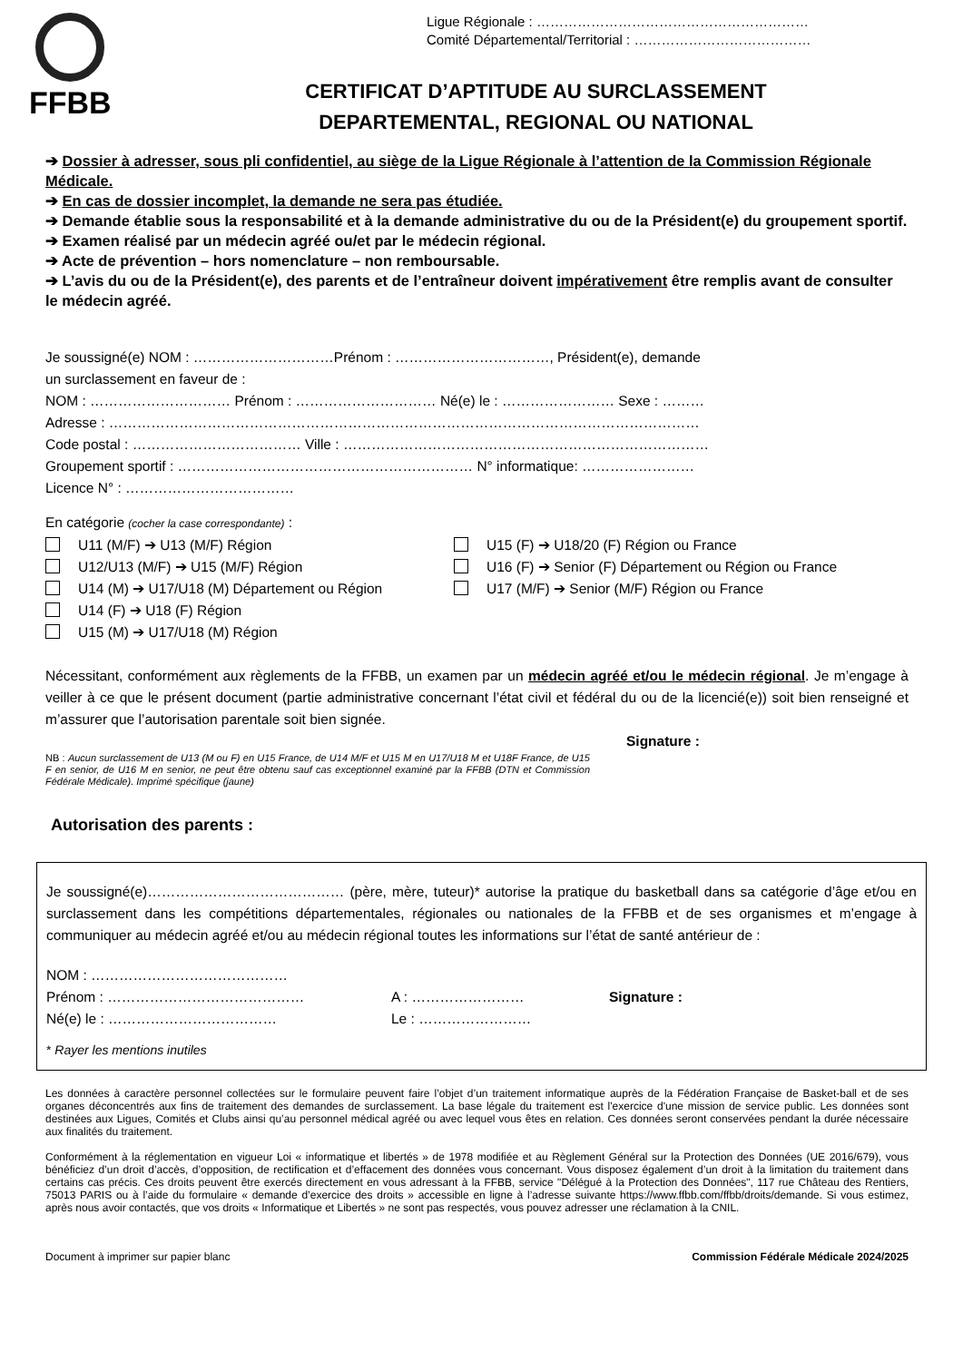FFBB
Ligue Régionale : ……………………………………………………
Comité Départemental/Territorial : …………………………………
CERTIFICAT D’APTITUDE AU SURCLASSEMENT
DEPARTEMENTAL, REGIONAL OU NATIONAL
➔ Dossier à adresser, sous pli confidentiel, au siège de la Ligue Régionale à l’attention de la Commission Régionale Médicale.
➔ En cas de dossier incomplet, la demande ne sera pas étudiée.
➔ Demande établie sous la responsabilité et à la demande administrative du ou de la Président(e) du groupement sportif.
➔ Examen réalisé par un médecin agréé ou/et par le médecin régional.
➔ Acte de prévention – hors nomenclature – non remboursable.
➔ L’avis du ou de la Président(e), des parents et de l’entraîneur doivent impérativement être remplis avant de consulter le médecin agréé.
Je soussigné(e) NOM : …………………………Prénom : ……………………………, Président(e), demande
un surclassement en faveur de :
NOM : ………………………… Prénom : ………………………… Né(e) le : …………………… Sexe : ………
Adresse : ………………………………………………………………………………………………………………
Code postal : ……………………………… Ville : ……………………………………………………………………
Groupement sportif : ……………………………………………………… N° informatique: ……………………
Licence N° : ………………………………
En catégorie (cocher la case correspondante) :
U11 (M/F) ➔ U13 (M/F) Région
U12/U13 (M/F) ➔ U15 (M/F) Région
U14 (M) ➔ U17/U18 (M) Département ou Région
U14 (F) ➔ U18 (F) Région
U15 (M) ➔ U17/U18 (M) Région
U15 (F) ➔ U18/20 (F) Région ou France
U16 (F) ➔ Senior (F) Département ou Région ou France
U17 (M/F) ➔ Senior (M/F) Région ou France
Nécessitant, conformément aux règlements de la FFBB, un examen par un médecin agréé et/ou le médecin régional. Je m’engage à veiller à ce que le présent document (partie administrative concernant l’état civil et fédéral du ou de la licencié(e)) soit bien renseigné et m’assurer que l’autorisation parentale soit bien signée.
Signature :
NB : Aucun surclassement de U13 (M ou F) en U15 France, de U14 M/F et U15 M en U17/U18 M et U18F France, de U15 F en senior, de U16 M en senior, ne peut être obtenu sauf cas exceptionnel examiné par la FFBB (DTN et Commission Fédérale Médicale). Imprimé spécifique (jaune)
Autorisation des parents :
Je soussigné(e)…………………………………… (père, mère, tuteur)* autorise la pratique du basketball dans sa catégorie d’âge et/ou en surclassement dans les compétitions départementales, régionales ou nationales de la FFBB et de ses organismes et m’engage à communiquer au médecin agréé et/ou au médecin régional toutes les informations sur l’état de santé antérieur de :
NOM : ……………………………………
Prénom : ……………………………………
A : ……………………
Signature :
Né(e) le : ………………………………
Le : ……………………
* Rayer les mentions inutiles
Les données à caractère personnel collectées sur le formulaire peuvent faire l’objet d’un traitement informatique auprès de la Fédération Française de Basket-ball et de ses organes déconcentrés aux fins de traitement des demandes de surclassement. La base légale du traitement est l'exercice d'une mission de service public. Les données sont destinées aux Ligues, Comités et Clubs ainsi qu’au personnel médical agréé ou avec lequel vous êtes en relation. Ces données seront conservées pendant la durée nécessaire aux finalités du traitement.
Conformément à la réglementation en vigueur Loi « informatique et libertés » de 1978 modifiée et au Règlement Général sur la Protection des Données (UE 2016/679), vous bénéficiez d’un droit d’accès, d’opposition, de rectification et d’effacement des données vous concernant. Vous disposez également d’un droit à la limitation du traitement dans certains cas précis. Ces droits peuvent être exercés directement en vous adressant à la FFBB, service "Délégué à la Protection des Données", 117 rue Château des Rentiers, 75013 PARIS ou à l’aide du formulaire « demande d’exercice des droits » accessible en ligne à l’adresse suivante https://www.ffbb.com/ffbb/droits/demande. Si vous estimez, après nous avoir contactés, que vos droits « Informatique et Libertés » ne sont pas respectés, vous pouvez adresser une réclamation à la CNIL.
Document à imprimer sur papier blanc Commission Fédérale Médicale 2024/2025